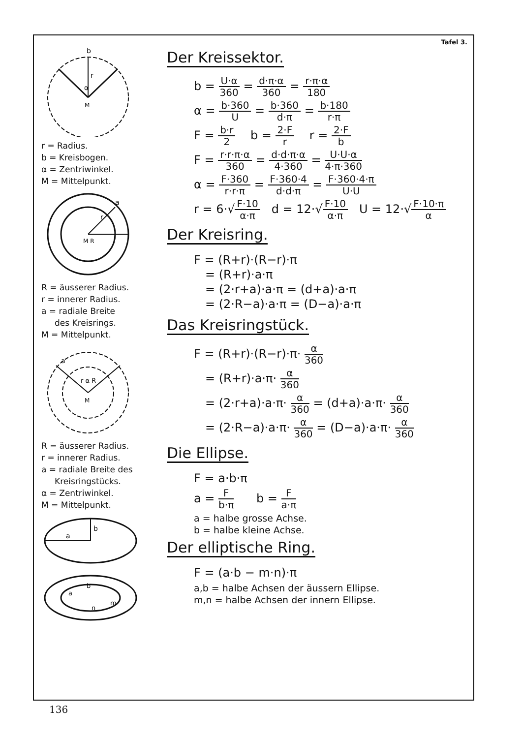b
r
α
M
r = Radius.
b = Kreisbogen.
α = Zentriwinkel.
M = Mittelpunkt.
M R
r
a
R = äusserer Radius.
r = innerer Radius.
a = radiale Breite
des Kreisrings.
M = Mittelpunkt.
a
r α R
M
R = äusserer Radius.
r = innerer Radius.
a = radiale Breite des
Kreisringstücks.
α = Zentriwinkel.
M = Mittelpunkt.
a
b
a
b
m
n
Tafel 3.
Der Kreissektor.
b = U·α 360 = d·π·α 360 = r·π·α 180
α = b·360 U = b·360 d·π = b·180 r·π
F = b·r 2 b = 2·F r r = 2·F b
F = r·r·π·α 360 = d·d·π·α 4·360 = U·U·α 4·π·360
α = F·360 r·r·π = F·360·4 d·d·π = F·360·4·π U·U
r = 6·√F·10 α·π d = 12·√F·10 α·π U = 12·√F·10·π α
Der Kreisring.
F = (R+r)·(R−r)·π
= (R+r)·a·π
= (2·r+a)·a·π = (d+a)·a·π
= (2·R−a)·a·π = (D−a)·a·π
Das Kreisringstück.
F = (R+r)·(R−r)·π· α 360
= (R+r)·a·π· α 360
= (2·r+a)·a·π· α 360 = (d+a)·a·π· α 360
= (2·R−a)·a·π· α 360 = (D−a)·a·π· α 360
Die Ellipse.
F = a·b·π
a = F b·π b = F a·π
a = halbe grosse Achse.
b = halbe kleine Achse.
Der elliptische Ring.
F = (a·b − m·n)·π
a,b = halbe Achsen der äussern Ellipse.
m,n = halbe Achsen der innern Ellipse.
136